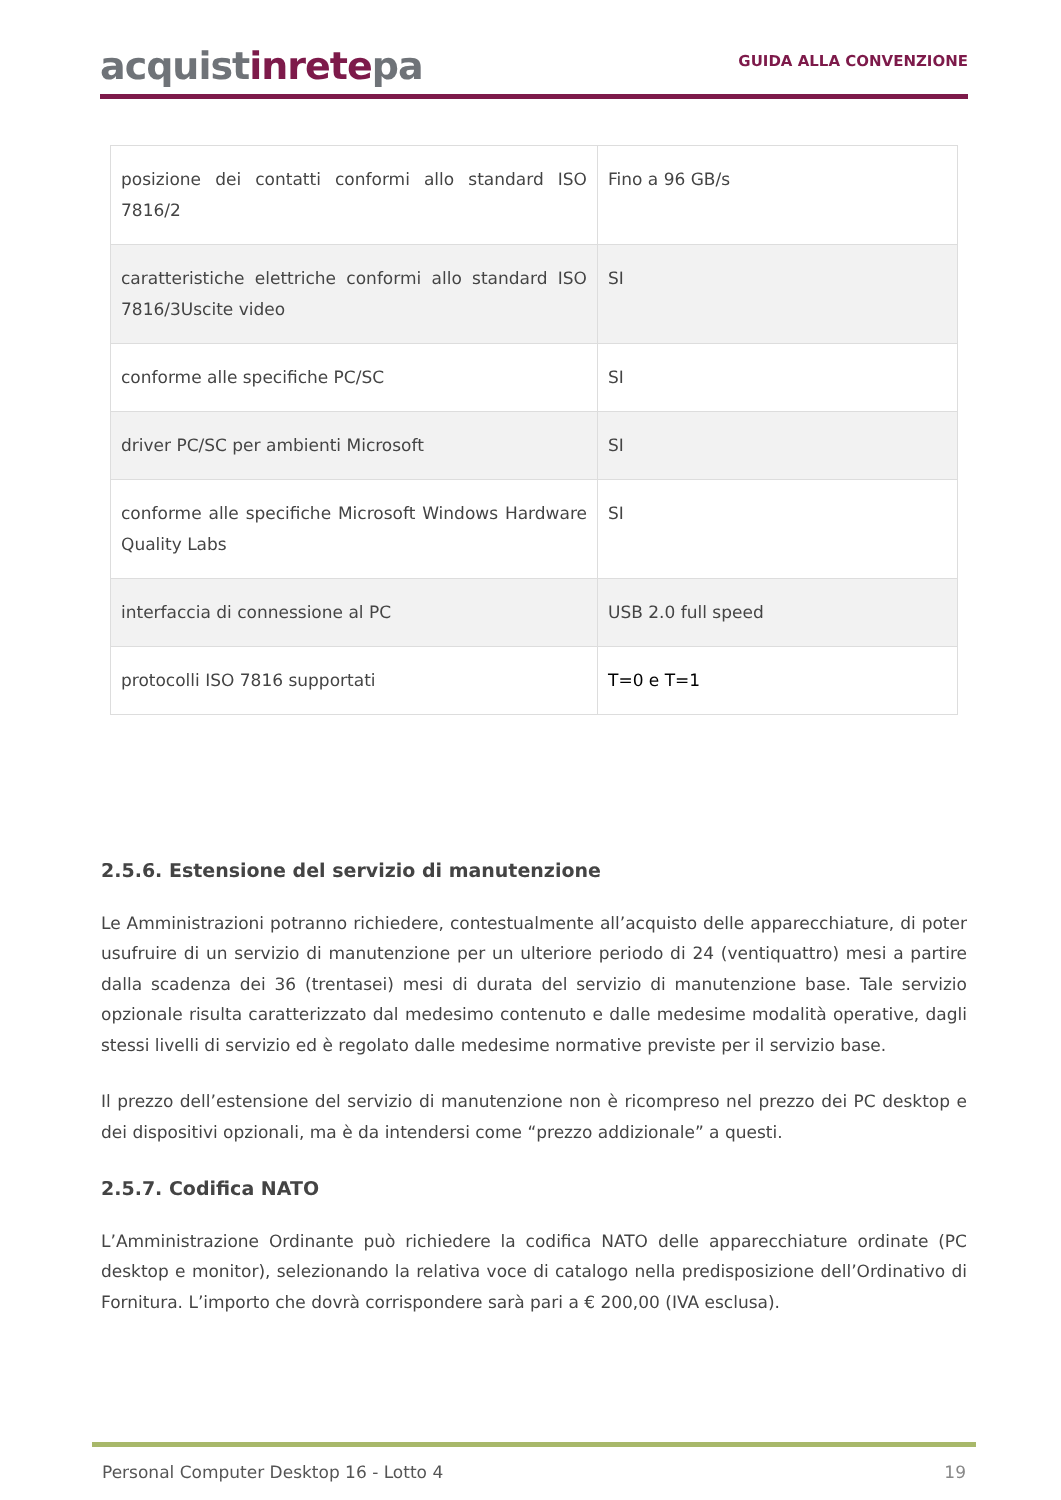acquistinretepa
GUIDA ALLA CONVENZIONE
| posizione dei contatti conformi allo standard ISO 7816/2 | Fino a 96 GB/s |
| caratteristiche elettriche conformi allo standard ISO 7816/3Uscite video | SI |
| conforme alle specifiche PC/SC | SI |
| driver PC/SC per ambienti Microsoft | SI |
| conforme alle specifiche Microsoft Windows Hardware Quality Labs | SI |
| interfaccia di connessione al PC | USB 2.0 full speed |
| protocolli ISO 7816 supportati | T=0 e T=1 |
2.5.6. Estensione del servizio di manutenzione
Le Amministrazioni potranno richiedere, contestualmente all’acquisto delle apparecchiature, di poter usufruire di un servizio di manutenzione per un ulteriore periodo di 24 (ventiquattro) mesi a partire dalla scadenza dei 36 (trentasei) mesi di durata del servizio di manutenzione base. Tale servizio opzionale risulta caratterizzato dal medesimo contenuto e dalle medesime modalità operative, dagli stessi livelli di servizio ed è regolato dalle medesime normative previste per il servizio base.
Il prezzo dell’estensione del servizio di manutenzione non è ricompreso nel prezzo dei PC desktop e dei dispositivi opzionali, ma è da intendersi come “prezzo addizionale” a questi.
2.5.7. Codifica NATO
L’Amministrazione Ordinante può richiedere la codifica NATO delle apparecchiature ordinate (PC desktop e monitor), selezionando la relativa voce di catalogo nella predisposizione dell’Ordinativo di Fornitura. L’importo che dovrà corrispondere sarà pari a € 200,00 (IVA esclusa).
Personal Computer Desktop 16 - Lotto 4 19